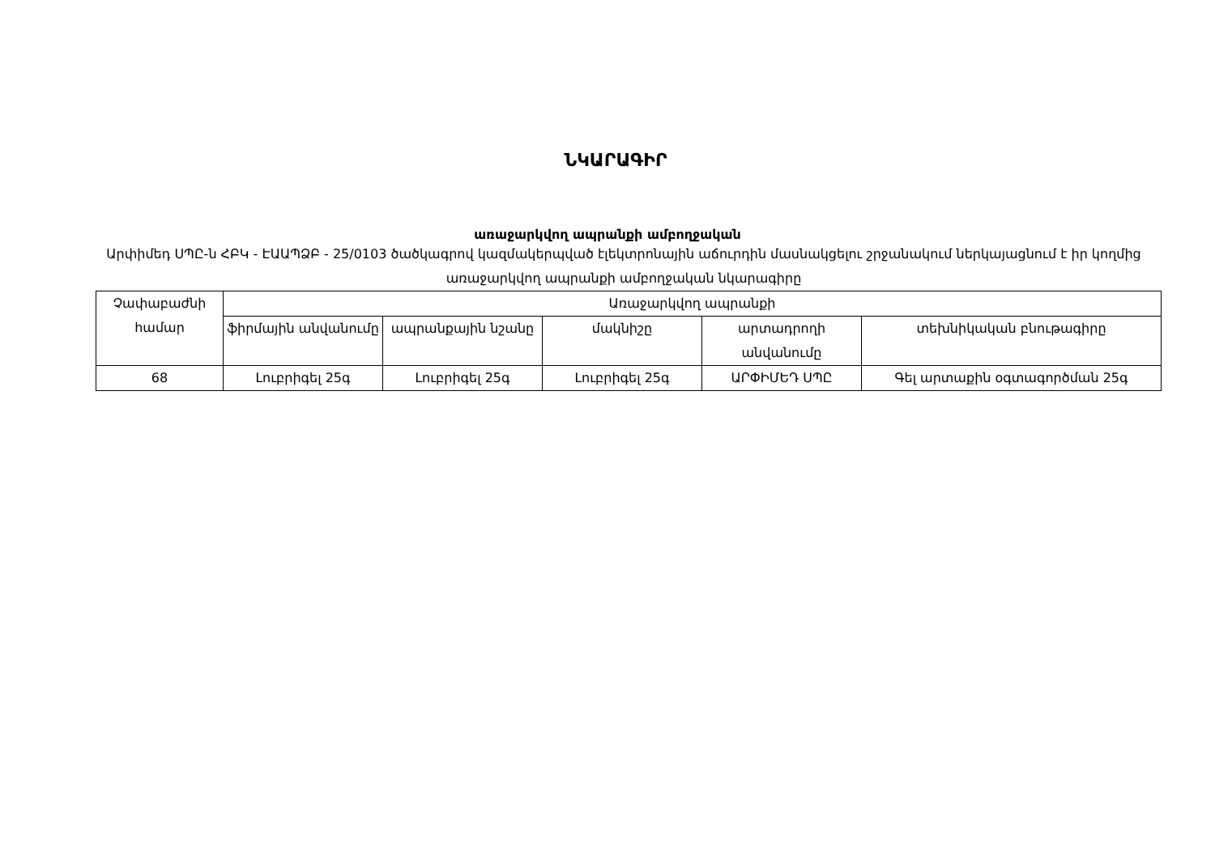ՆԿԱՐԱԳԻՐ
առաջարկվող ապրանքի ամբողջական
Արփիմեդ ՍՊԸ-ն ՀԲԿ - ԷԱԱՊՁԲ - 25/0103 ծածկագրով կազմակերպված էլեկտրոնային աճուրդին մասնակցելու շրջանակում ներկայացնում է իր կողմից առաջարկվող ապրանքի ամբողջական նկարագիրը
| Չափաբաժնի համար | Առաջարկվող ապրանքի | | | | |
| --- | --- | --- | --- | --- | --- |
| | ֆիրմային անվանումը | ապրանքային նշանը | մակնիշը | արտադրողի անվանումը | տեխնիկական բնութագիրը |
| 68 | Լուբրիգել 25գ | Լուբրիգել 25գ | Լուբրիգել 25գ | ԱՐՓԻՄԵԴ ՍՊԸ | Գել արտաքին օգտագործման 25գ |